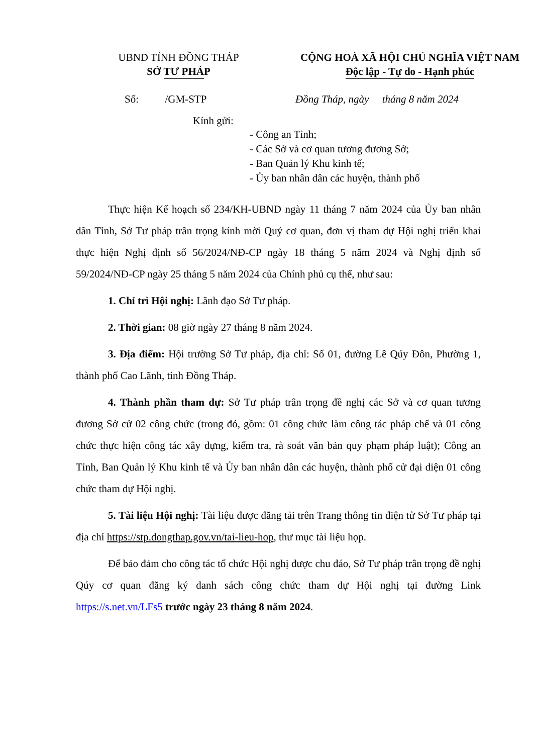UBND TỈNH ĐỒNG THÁP
SỞ TƯ PHÁP
CỘNG HOÀ XÃ HỘI CHỦ NGHĨA VIỆT NAM
Độc lập - Tự do - Hạnh phúc
Số: /GM-STP Đồng Tháp, ngày tháng 8 năm 2024
Kính gửi:
- Công an Tỉnh;
- Các Sở và cơ quan tương đương Sở;
- Ban Quản lý Khu kinh tế;
- Ủy ban nhân dân các huyện, thành phố
Thực hiện Kế hoạch số 234/KH-UBND ngày 11 tháng 7 năm 2024 của Ủy ban nhân dân Tỉnh, Sở Tư pháp trân trọng kính mời Quý cơ quan, đơn vị tham dự Hội nghị triển khai thực hiện Nghị định số 56/2024/NĐ-CP ngày 18 tháng 5 năm 2024 và Nghị định số 59/2024/NĐ-CP ngày 25 tháng 5 năm 2024 của Chính phủ cụ thể, như sau:
1. Chỉ trì Hội nghị: Lãnh đạo Sở Tư pháp.
2. Thời gian: 08 giờ ngày 27 tháng 8 năm 2024.
3. Địa điểm: Hội trường Sở Tư pháp, địa chỉ: Số 01, đường Lê Qúy Đôn, Phường 1, thành phố Cao Lãnh, tỉnh Đồng Tháp.
4. Thành phần tham dự: Sở Tư pháp trân trọng đề nghị các Sở và cơ quan tương đương Sở cử 02 công chức (trong đó, gồm: 01 công chức làm công tác pháp chế và 01 công chức thực hiện công tác xây dựng, kiểm tra, rà soát văn bản quy phạm pháp luật); Công an Tỉnh, Ban Quản lý Khu kinh tế và Ủy ban nhân dân các huyện, thành phố cử đại diện 01 công chức tham dự Hội nghị.
5. Tài liệu Hội nghị: Tài liệu được đăng tải trên Trang thông tin điện tử Sở Tư pháp tại địa chỉ https://stp.dongthap.gov.vn/tai-lieu-hop, thư mục tài liệu họp.
Để bảo đảm cho công tác tổ chức Hội nghị được chu đáo, Sở Tư pháp trân trọng đề nghị Qúy cơ quan đăng ký danh sách công chức tham dự Hội nghị tại đường Link https://s.net.vn/LFs5 trước ngày 23 tháng 8 năm 2024.